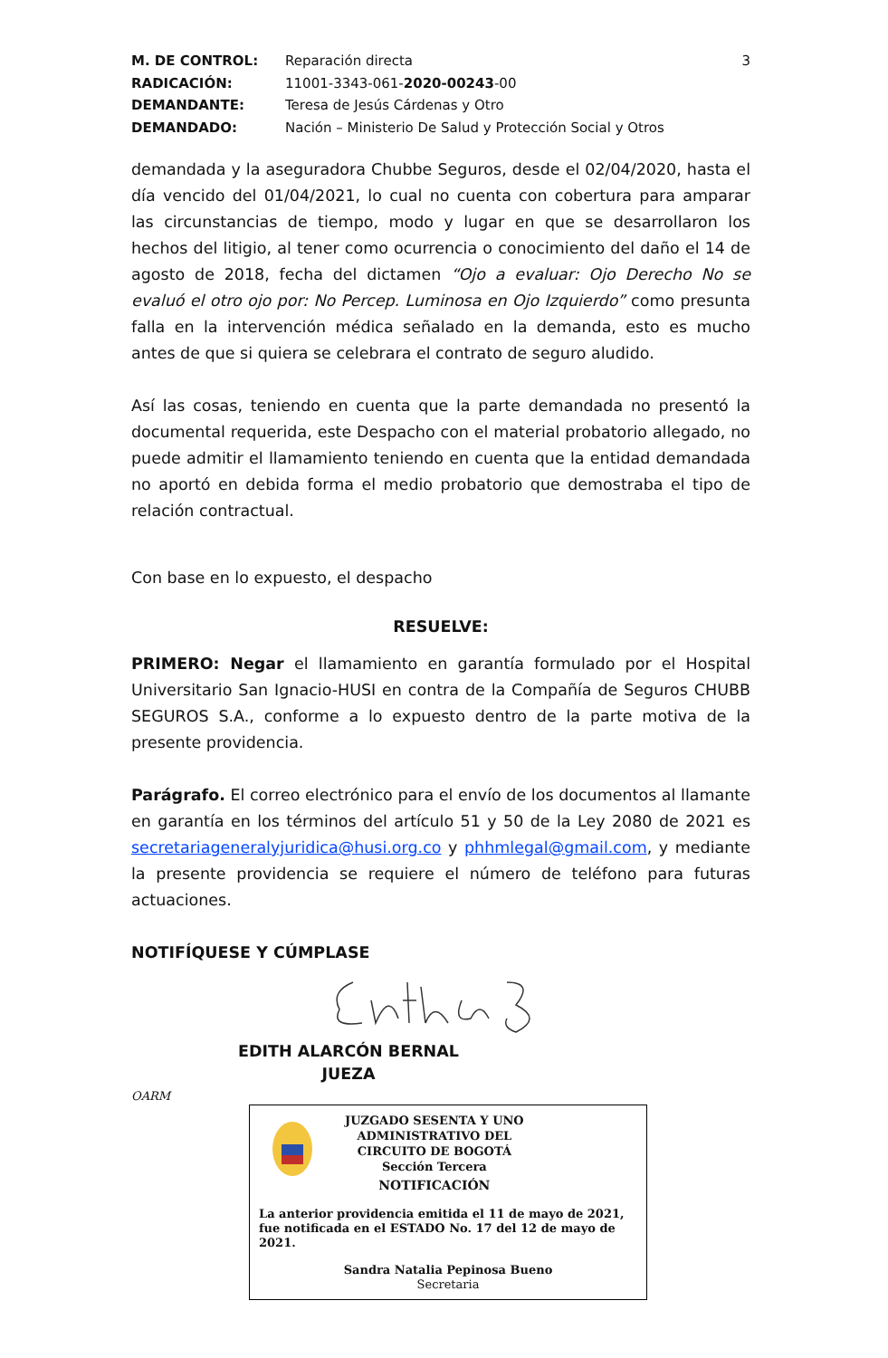M. DE CONTROL: Reparación directa 3 RADICACIÓN: 11001-3343-061-2020-00243-00 DEMANDANTE: Teresa de Jesús Cárdenas y Otro DEMANDADO: Nación – Ministerio De Salud y Protección Social y Otros
demandada y la aseguradora Chubbe Seguros, desde el 02/04/2020, hasta el día vencido del 01/04/2021, lo cual no cuenta con cobertura para amparar las circunstancias de tiempo, modo y lugar en que se desarrollaron los hechos del litigio, al tener como ocurrencia o conocimiento del daño el 14 de agosto de 2018, fecha del dictamen “Ojo a evaluar: Ojo Derecho No se evaluó el otro ojo por: No Percep. Luminosa en Ojo Izquierdo” como presunta falla en la intervención médica señalado en la demanda, esto es mucho antes de que si quiera se celebrara el contrato de seguro aludido.
Así las cosas, teniendo en cuenta que la parte demandada no presentó la documental requerida, este Despacho con el material probatorio allegado, no puede admitir el llamamiento teniendo en cuenta que la entidad demandada no aportó en debida forma el medio probatorio que demostraba el tipo de relación contractual.
Con base en lo expuesto, el despacho
RESUELVE:
PRIMERO: Negar el llamamiento en garantía formulado por el Hospital Universitario San Ignacio-HUSI en contra de la Compañía de Seguros CHUBB SEGUROS S.A., conforme a lo expuesto dentro de la parte motiva de la presente providencia.
Parágrafo. El correo electrónico para el envío de los documentos al llamante en garantía en los términos del artículo 51 y 50 de la Ley 2080 de 2021 es secretariageneralyjuridica@husi.org.co y phhmlegal@gmail.com, y mediante la presente providencia se requiere el número de teléfono para futuras actuaciones.
NOTIFÍQUESE Y CÚMPLASE
EDITH ALARCÓN BERNAL
JUEZA
OARM
JUZGADO SESENTA Y UNO
ADMINISTRATIVO DEL
CIRCUITO DE BOGOTÁ
Sección Tercera
NOTIFICACIÓN
La anterior providencia emitida el 11 de mayo de 2021, fue notificada en el ESTADO No. 17 del 12 de mayo de 2021.
Sandra Natalia Pepinosa Bueno
Secretaria